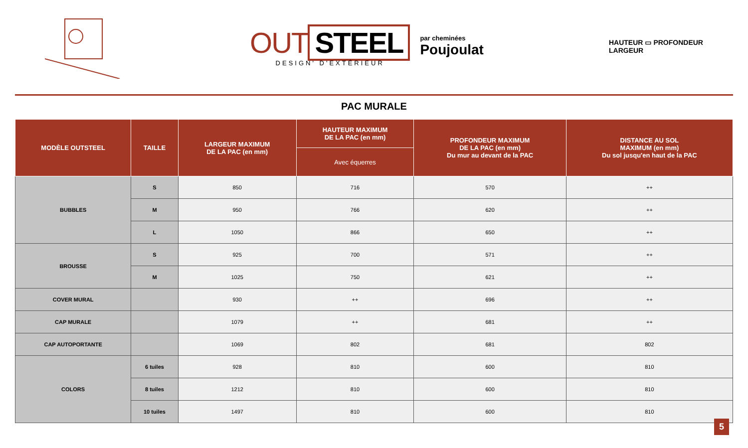OUT STEEL
DESIGN' D'EXTÉRIEUR
par cheminées
Poujoulat
HAUTEUR ▭ PROFONDEUR
LARGEUR
PAC MURALE
| MODÈLE OUTSTEEL | TAILLE | LARGEUR MAXIMUM DE LA PAC (en mm) | HAUTEUR MAXIMUM DE LA PAC (en mm) | PROFONDEUR MAXIMUM DE LA PAC (en mm) Du mur au devant de la PAC | DISTANCE AU SOL MAXIMUM (en mm) Du sol jusqu'en haut de la PAC |
| --- | --- | --- | --- | --- | --- |
| | | | Avec équerres | | |
| BUBBLES | S | 850 | 716 | 570 | ++ |
| | M | 950 | 766 | 620 | ++ |
| | L | 1050 | 866 | 650 | ++ |
| BROUSSE | S | 925 | 700 | 571 | ++ |
| | M | 1025 | 750 | 621 | ++ |
| COVER MURAL | | 930 | ++ | 696 | ++ |
| CAP MURALE | | 1079 | ++ | 681 | ++ |
| CAP AUTOPORTANTE | | 1069 | 802 | 681 | 802 |
| COLORS | 6 tuiles | 928 | 810 | 600 | 810 |
| | 8 tuiles | 1212 | 810 | 600 | 810 |
| | 10 tuiles | 1497 | 810 | 600 | 810 |
5